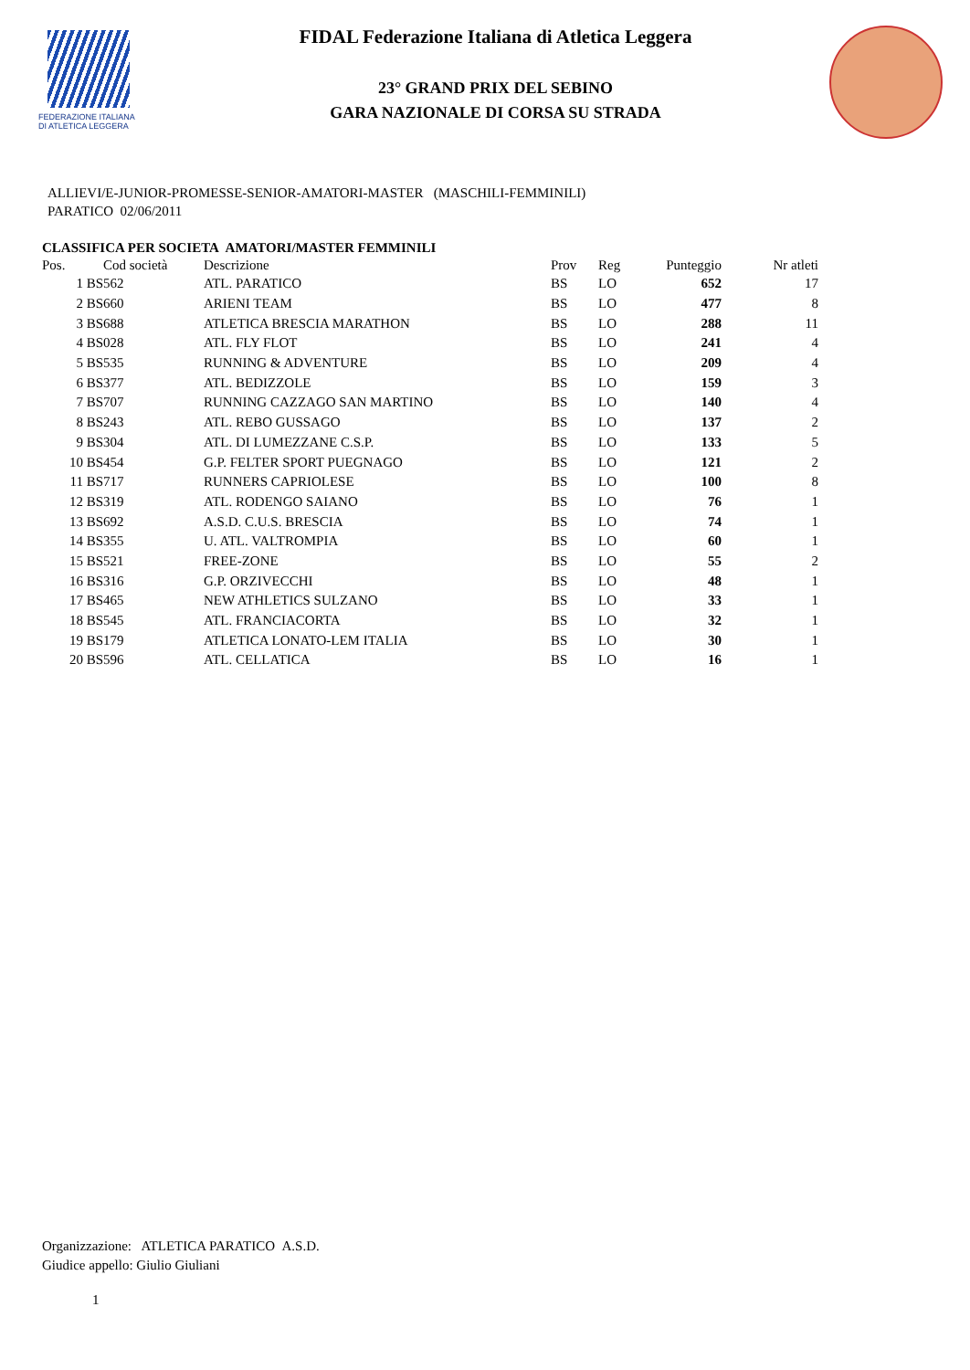FEDERAZIONE ITALIANA
DI ATLETICA LEGGERA
FIDAL Federazione Italiana di Atletica Leggera
23° GRAND PRIX DEL SEBINO
GARA NAZIONALE DI CORSA SU STRADA
ALLIEVI/E-JUNIOR-PROMESSE-SENIOR-AMATORI-MASTER (MASCHILI-FEMMINILI)
PARATICO 02/06/2011
CLASSIFICA PER SOCIETA AMATORI/MASTER FEMMINILI
| Pos. | Cod società | Descrizione | Prov | Reg | Punteggio | Nr atleti |
| --- | --- | --- | --- | --- | --- | --- |
| 1 | BS562 | ATL. PARATICO | BS | LO | 652 | 17 |
| 2 | BS660 | ARIENI TEAM | BS | LO | 477 | 8 |
| 3 | BS688 | ATLETICA BRESCIA MARATHON | BS | LO | 288 | 11 |
| 4 | BS028 | ATL. FLY FLOT | BS | LO | 241 | 4 |
| 5 | BS535 | RUNNING & ADVENTURE | BS | LO | 209 | 4 |
| 6 | BS377 | ATL. BEDIZZOLE | BS | LO | 159 | 3 |
| 7 | BS707 | RUNNING CAZZAGO SAN MARTINO | BS | LO | 140 | 4 |
| 8 | BS243 | ATL. REBO GUSSAGO | BS | LO | 137 | 2 |
| 9 | BS304 | ATL. DI LUMEZZANE C.S.P. | BS | LO | 133 | 5 |
| 10 | BS454 | G.P. FELTER SPORT PUEGNAGO | BS | LO | 121 | 2 |
| 11 | BS717 | RUNNERS CAPRIOLESE | BS | LO | 100 | 8 |
| 12 | BS319 | ATL. RODENGO SAIANO | BS | LO | 76 | 1 |
| 13 | BS692 | A.S.D. C.U.S. BRESCIA | BS | LO | 74 | 1 |
| 14 | BS355 | U. ATL. VALTROMPIA | BS | LO | 60 | 1 |
| 15 | BS521 | FREE-ZONE | BS | LO | 55 | 2 |
| 16 | BS316 | G.P. ORZIVECCHI | BS | LO | 48 | 1 |
| 17 | BS465 | NEW ATHLETICS SULZANO | BS | LO | 33 | 1 |
| 18 | BS545 | ATL. FRANCIACORTA | BS | LO | 32 | 1 |
| 19 | BS179 | ATLETICA LONATO-LEM ITALIA | BS | LO | 30 | 1 |
| 20 | BS596 | ATL. CELLATICA | BS | LO | 16 | 1 |
Organizzazione: ATLETICA PARATICO A.S.D.
Giudice appello: Giulio Giuliani
1